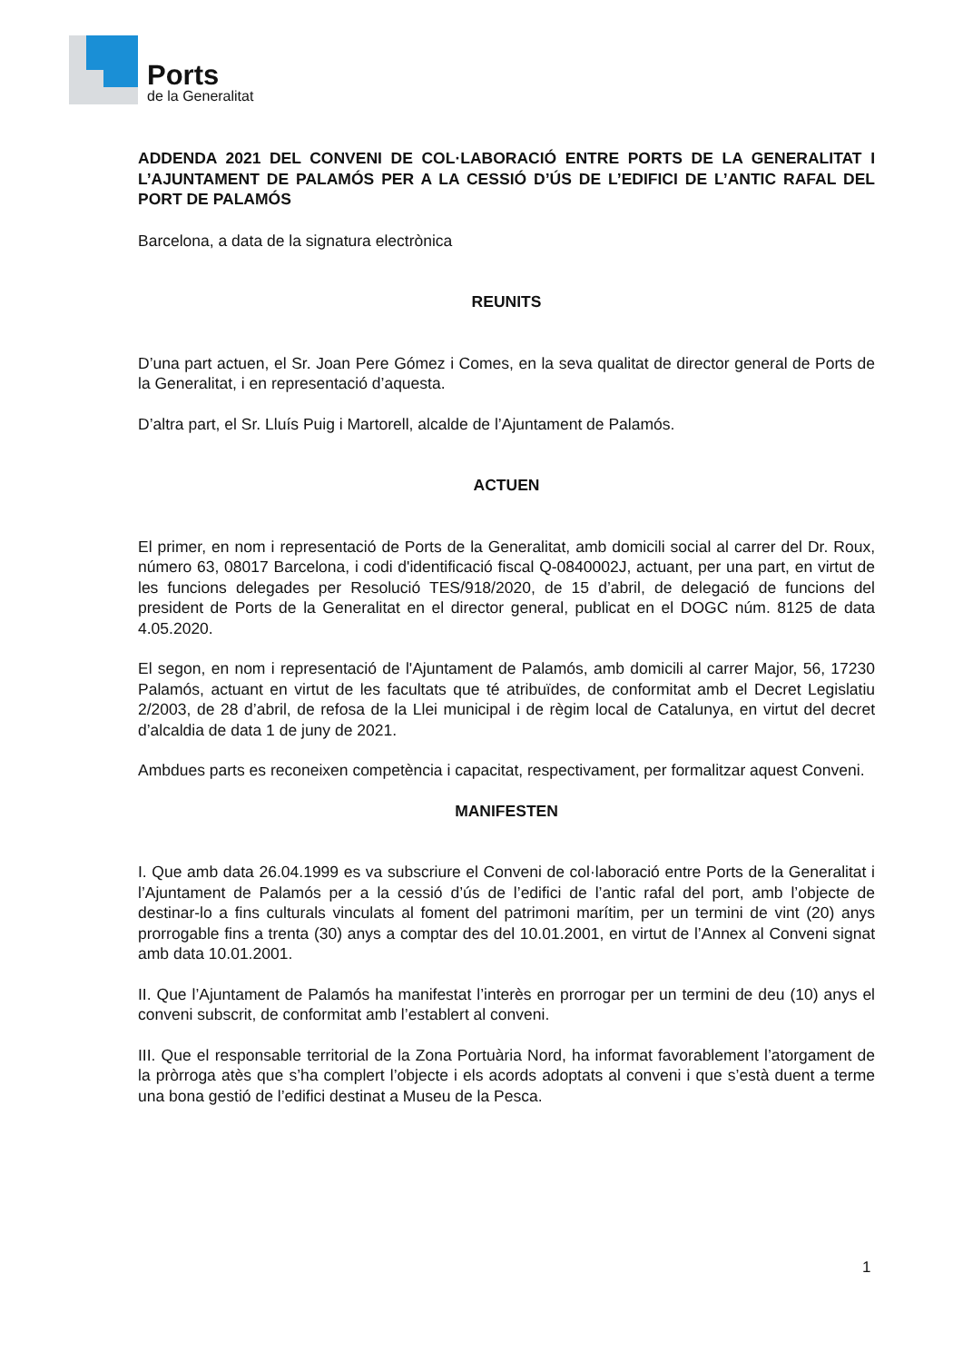Ports
de la Generalitat
ADDENDA 2021 DEL CONVENI DE COL·LABORACIÓ ENTRE PORTS DE LA GENERALITAT I L’AJUNTAMENT DE PALAMÓS PER A LA CESSIÓ D’ÚS DE L’EDIFICI DE L’ANTIC RAFAL DEL PORT DE PALAMÓS
Barcelona, a data de la signatura electrònica
REUNITS
D’una part actuen, el Sr. Joan Pere Gómez i Comes, en la seva qualitat de director general de Ports de la Generalitat, i en representació d’aquesta.
D’altra part, el Sr. Lluís Puig i Martorell, alcalde de l’Ajuntament de Palamós.
ACTUEN
El primer, en nom i representació de Ports de la Generalitat, amb domicili social al carrer del Dr. Roux, número 63, 08017 Barcelona, i codi d'identificació fiscal Q-0840002J, actuant, per una part, en virtut de les funcions delegades per Resolució TES/918/2020, de 15 d’abril, de delegació de funcions del president de Ports de la Generalitat en el director general, publicat en el DOGC núm. 8125 de data 4.05.2020.
El segon, en nom i representació de l'Ajuntament de Palamós, amb domicili al carrer Major, 56, 17230 Palamós, actuant en virtut de les facultats que té atribuïdes, de conformitat amb el Decret Legislatiu 2/2003, de 28 d’abril, de refosa de la Llei municipal i de règim local de Catalunya, en virtut del decret d’alcaldia de data 1 de juny de 2021.
Ambdues parts es reconeixen competència i capacitat, respectivament, per formalitzar aquest Conveni.
MANIFESTEN
I. Que amb data 26.04.1999 es va subscriure el Conveni de col·laboració entre Ports de la Generalitat i l’Ajuntament de Palamós per a la cessió d’ús de l’edifici de l’antic rafal del port, amb l’objecte de destinar-lo a fins culturals vinculats al foment del patrimoni marítim, per un termini de vint (20) anys prorrogable fins a trenta (30) anys a comptar des del 10.01.2001, en virtut de l’Annex al Conveni signat amb data 10.01.2001.
II. Que l’Ajuntament de Palamós ha manifestat l’interès en prorrogar per un termini de deu (10) anys el conveni subscrit, de conformitat amb l’establert al conveni.
III. Que el responsable territorial de la Zona Portuària Nord, ha informat favorablement l’atorgament de la pròrroga atès que s’ha complert l’objecte i els acords adoptats al conveni i que s’està duent a terme una bona gestió de l’edifici destinat a Museu de la Pesca.
1